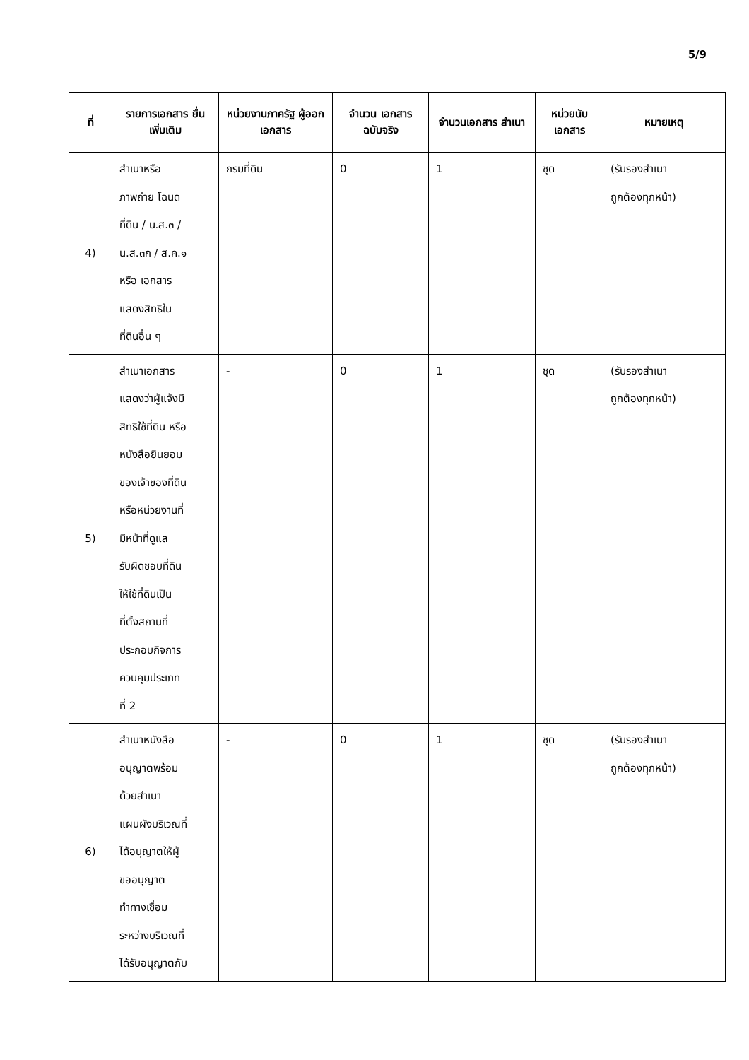5/9
| ที่ | รายการเอกสาร ยื่นเพิ่มเติม | หน่วยงานภาครัฐ ผู้ออกเอกสาร | จำนวน เอกสาร ฉบับจริง | จำนวนเอกสาร สำเนา | หน่วยนับ เอกสาร | หมายเหตุ |
| --- | --- | --- | --- | --- | --- | --- |
| 4) | สำเนาหรือ ภาพถ่าย โฉนด ที่ดิน / น.ส.๓ / น.ส.๓ก / ส.ค.๑ หรือ เอกสาร แสดงสิทธิใน ที่ดินอื่น ๆ | กรมที่ดิน | 0 | 1 | ชุด | (รับรองสำเนา ถูกต้องทุกหน้า) |
| 5) | สำเนาเอกสาร แสดงว่าผู้แจ้งมี สิทธิใช้ที่ดิน หรือ หนังสือยินยอม ของเจ้าของที่ดิน หรือหน่วยงานที่ มีหน้าที่ดูแล รับผิดชอบที่ดิน ให้ใช้ที่ดินเป็น ที่ตั้งสถานที่ ประกอบกิจการ ควบคุมประเภท ที่ 2 | - | 0 | 1 | ชุด | (รับรองสำเนา ถูกต้องทุกหน้า) |
| 6) | สำเนาหนังสือ อนุญาตพร้อม ด้วยสำเนา แผนผังบริเวณที่ ได้อนุญาตให้ผู้ ขออนุญาต ทำทางเชื่อม ระหว่างบริเวณที่ ได้รับอนุญาตกับ | - | 0 | 1 | ชุด | (รับรองสำเนา ถูกต้องทุกหน้า) |